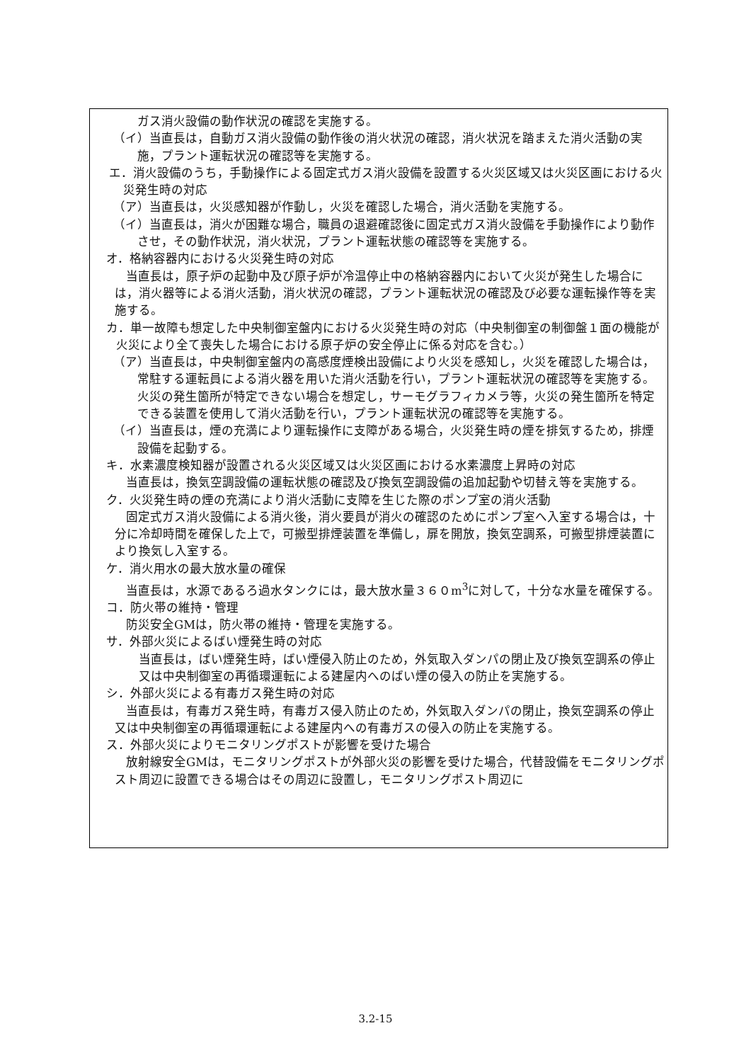ガス消火設備の動作状況の確認を実施する。
（イ）当直長は，自動ガス消火設備の動作後の消火状況の確認，消火状況を踏まえた消火活動の実施，プラント運転状況の確認等を実施する。
エ．消火設備のうち，手動操作による固定式ガス消火設備を設置する火災区域又は火災区画における火災発生時の対応
（ア）当直長は，火災感知器が作動し，火災を確認した場合，消火活動を実施する。
（イ）当直長は，消火が困難な場合，職員の退避確認後に固定式ガス消火設備を手動操作により動作させ，その動作状況，消火状況，プラント運転状態の確認等を実施する。
オ．格納容器内における火災発生時の対応
当直長は，原子炉の起動中及び原子炉が冷温停止中の格納容器内において火災が発生した場合には，消火器等による消火活動，消火状況の確認，プラント運転状況の確認及び必要な運転操作等を実施する。
カ．単一故障も想定した中央制御室盤内における火災発生時の対応（中央制御室の制御盤１面の機能が火災により全て喪失した場合における原子炉の安全停止に係る対応を含む。）
（ア）当直長は，中央制御室盤内の高感度煙検出設備により火災を感知し，火災を確認した場合は，常駐する運転員による消火器を用いた消火活動を行い，プラント運転状況の確認等を実施する。火災の発生箇所が特定できない場合を想定し，サーモグラフィカメラ等，火災の発生箇所を特定できる装置を使用して消火活動を行い，プラント運転状況の確認等を実施する。
（イ）当直長は，煙の充満により運転操作に支障がある場合，火災発生時の煙を排気するため，排煙設備を起動する。
キ．水素濃度検知器が設置される火災区域又は火災区画における水素濃度上昇時の対応
当直長は，換気空調設備の運転状態の確認及び換気空調設備の追加起動や切替え等を実施する。
ク．火災発生時の煙の充満により消火活動に支障を生じた際のポンプ室の消火活動
固定式ガス消火設備による消火後，消火要員が消火の確認のためにポンプ室へ入室する場合は，十分に冷却時間を確保した上で，可搬型排煙装置を準備し，扉を開放，換気空調系，可搬型排煙装置により換気し入室する。
ケ．消火用水の最大放水量の確保
当直長は，水源であるろ過水タンクには，最大放水量３６０m<sup>3</sup>に対して，十分な水量を確保する。
コ．防火帯の維持・管理
防災安全GMは，防火帯の維持・管理を実施する。
サ．外部火災によるばい煙発生時の対応
当直長は，ばい煙発生時，ばい煙侵入防止のため，外気取入ダンパの閉止及び換気空調系の停止又は中央制御室の再循環運転による建屋内へのばい煙の侵入の防止を実施する。
シ．外部火災による有毒ガス発生時の対応
当直長は，有毒ガス発生時，有毒ガス侵入防止のため，外気取入ダンパの閉止，換気空調系の停止又は中央制御室の再循環運転による建屋内への有毒ガスの侵入の防止を実施する。
ス．外部火災によりモニタリングポストが影響を受けた場合
放射線安全GMは，モニタリングポストが外部火災の影響を受けた場合，代替設備をモニタリングポスト周辺に設置できる場合はその周辺に設置し，モニタリングポスト周辺に
3.2-15